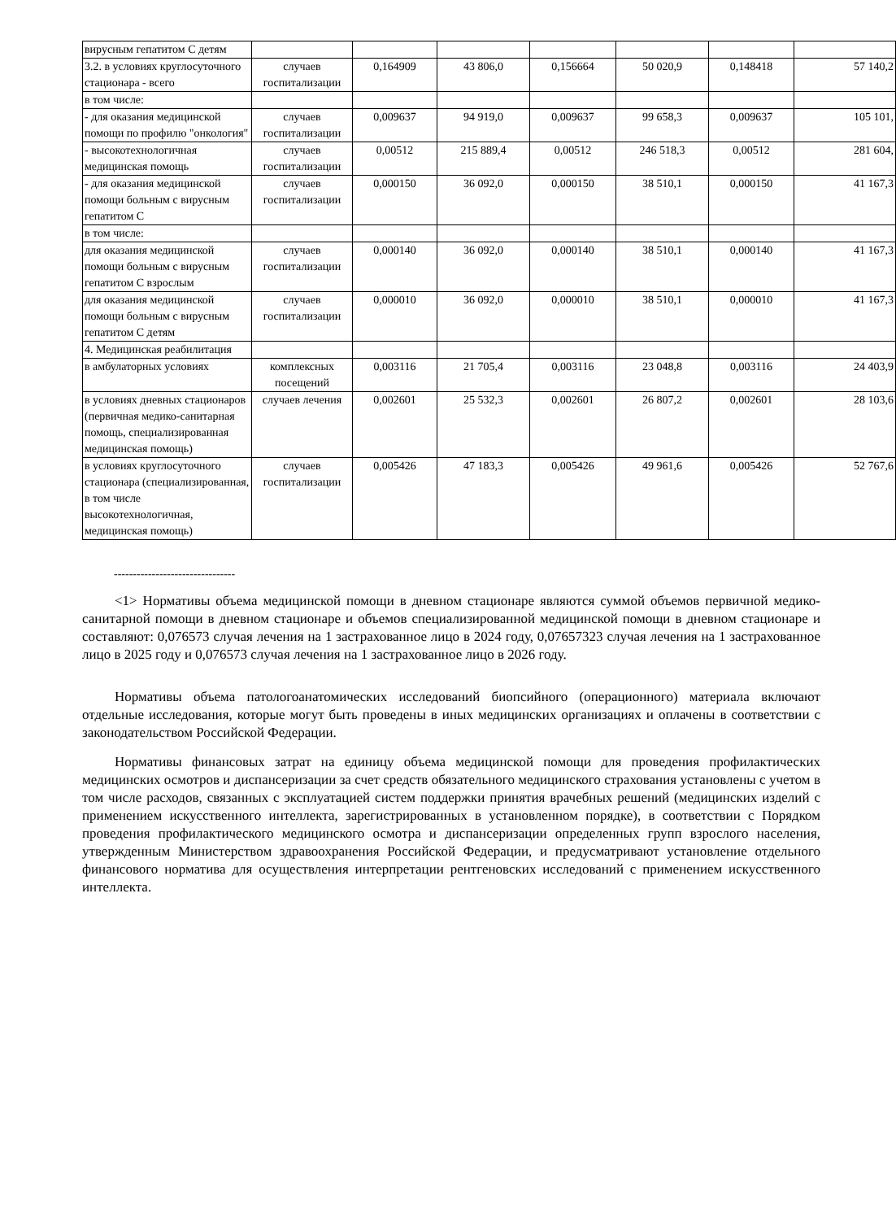| вирусным гепатитом С детям | | | | | | | |
| 3.2. в условиях круглосуточного стационара - всего | случаев госпитализации | 0,164909 | 43 806,0 | 0,156664 | 50 020,9 | 0,148418 | 57 140,2 |
| в том числе: | | | | | | | |
| - для оказания медицинской помощи по профилю "онкология" | случаев госпитализации | 0,009637 | 94 919,0 | 0,009637 | 99 658,3 | 0,009637 | 105 101, |
| - высокотехнологичная медицинская помощь | случаев госпитализации | 0,00512 | 215 889,4 | 0,00512 | 246 518,3 | 0,00512 | 281 604, |
| - для оказания медицинской помощи больным с вирусным гепатитом С | случаев госпитализации | 0,000150 | 36 092,0 | 0,000150 | 38 510,1 | 0,000150 | 41 167,3 |
| в том числе: | | | | | | | |
| для оказания медицинской помощи больным с вирусным гепатитом С взрослым | случаев госпитализации | 0,000140 | 36 092,0 | 0,000140 | 38 510,1 | 0,000140 | 41 167,3 |
| для оказания медицинской помощи больным с вирусным гепатитом С детям | случаев госпитализации | 0,000010 | 36 092,0 | 0,000010 | 38 510,1 | 0,000010 | 41 167,3 |
| 4. Медицинская реабилитация | | | | | | | |
| в амбулаторных условиях | комплексных посещений | 0,003116 | 21 705,4 | 0,003116 | 23 048,8 | 0,003116 | 24 403,9 |
| в условиях дневных стационаров (первичная медико-санитарная помощь, специализированная медицинская помощь) | случаев лечения | 0,002601 | 25 532,3 | 0,002601 | 26 807,2 | 0,002601 | 28 103,6 |
| в условиях круглосуточного стационара (специализированная, в том числе высокотехнологичная, медицинская помощь) | случаев госпитализации | 0,005426 | 47 183,3 | 0,005426 | 49 961,6 | 0,005426 | 52 767,6 |
--------------------------------
<1> Нормативы объема медицинской помощи в дневном стационаре являются суммой объемов первичной медико-санитарной помощи в дневном стационаре и объемов специализированной медицинской помощи в дневном стационаре и составляют: 0,076573 случая лечения на 1 застрахованное лицо в 2024 году, 0,07657323 случая лечения на 1 застрахованное лицо в 2025 году и 0,076573 случая лечения на 1 застрахованное лицо в 2026 году.
Нормативы объема патологоанатомических исследований биопсийного (операционного) материала включают отдельные исследования, которые могут быть проведены в иных медицинских организациях и оплачены в соответствии с законодательством Российской Федерации.
Нормативы финансовых затрат на единицу объема медицинской помощи для проведения профилактических медицинских осмотров и диспансеризации за счет средств обязательного медицинского страхования установлены с учетом в том числе расходов, связанных с эксплуатацией систем поддержки принятия врачебных решений (медицинских изделий с применением искусственного интеллекта, зарегистрированных в установленном порядке), в соответствии с Порядком проведения профилактического медицинского осмотра и диспансеризации определенных групп взрослого населения, утвержденным Министерством здравоохранения Российской Федерации, и предусматривают установление отдельного финансового норматива для осуществления интерпретации рентгеновских исследований с применением искусственного интеллекта.